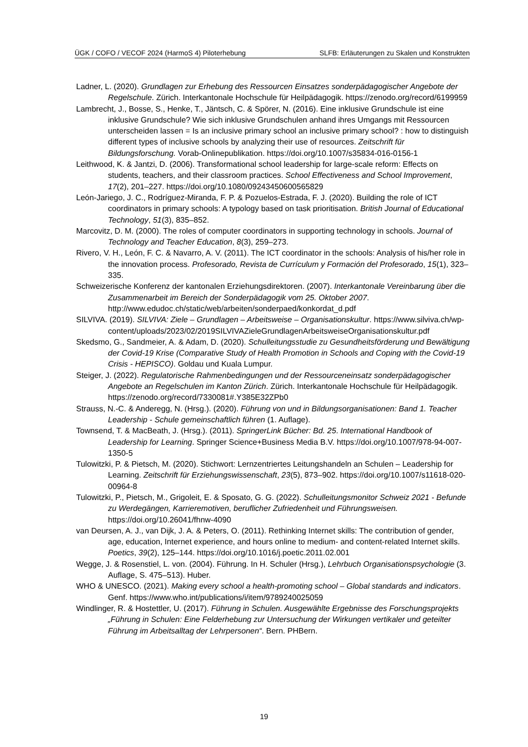ÜGK / COFO / VECOF 2024 (HarmoS 4) Piloterhebung SLFB: Erläuterungen zu Skalen und Konstrukten
Ladner, L. (2020). Grundlagen zur Erhebung des Ressourcen Einsatzes sonderpädagogischer Angebote der Regelschule. Zürich. Interkantonale Hochschule für Heilpädagogik. https://zenodo.org/record/6199959
Lambrecht, J., Bosse, S., Henke, T., Jäntsch, C. & Spörer, N. (2016). Eine inklusive Grundschule ist eine inklusive Grundschule? Wie sich inklusive Grundschulen anhand ihres Umgangs mit Ressourcen unterscheiden lassen = Is an inclusive primary school an inclusive primary school? : how to distinguish different types of inclusive schools by analyzing their use of resources. Zeitschrift für Bildungsforschung. Vorab-Onlinepublikation. https://doi.org/10.1007/s35834-016-0156-1
Leithwood, K. & Jantzi, D. (2006). Transformational school leadership for large-scale reform: Effects on students, teachers, and their classroom practices. School Effectiveness and School Improvement, 17(2), 201–227. https://doi.org/10.1080/09243450600565829
León-Jariego, J. C., Rodríguez-Miranda, F. P. & Pozuelos-Estrada, F. J. (2020). Building the role of ICT coordinators in primary schools: A typology based on task prioritisation. British Journal of Educational Technology, 51(3), 835–852.
Marcovitz, D. M. (2000). The roles of computer coordinators in supporting technology in schools. Journal of Technology and Teacher Education, 8(3), 259–273.
Rivero, V. H., León, F. C. & Navarro, A. V. (2011). The ICT coordinator in the schools: Analysis of his/her role in the innovation process. Profesorado, Revista de Currículum y Formación del Profesorado, 15(1), 323–335.
Schweizerische Konferenz der kantonalen Erziehungsdirektoren. (2007). Interkantonale Vereinbarung über die Zusammenarbeit im Bereich der Sonderpädagogik vom 25. Oktober 2007. http://www.edudoc.ch/static/web/arbeiten/sonderpaed/konkordat_d.pdf
SILVIVA. (2019). SILVIVA: Ziele – Grundlagen – Arbeitsweise – Organisationskultur. https://www.silviva.ch/wp-content/uploads/2023/02/2019SILVIVAZieleGrundlagenArbeitsweiseOrganisationskultur.pdf
Skedsmo, G., Sandmeier, A. & Adam, D. (2020). Schulleitungsstudie zu Gesundheitsförderung und Bewältigung der Covid-19 Krise (Comparative Study of Health Promotion in Schools and Coping with the Covid-19 Crisis - HEPISCO). Goldau und Kuala Lumpur.
Steiger, J. (2022). Regulatorische Rahmenbedingungen und der Ressourceneinsatz sonderpädagogischer Angebote an Regelschulen im Kanton Zürich. Zürich. Interkantonale Hochschule für Heilpädagogik. https://zenodo.org/record/7330081#.Y385E32ZPb0
Strauss, N.-C. & Anderegg, N. (Hrsg.). (2020). Führung von und in Bildungsorganisationen: Band 1. Teacher Leadership - Schule gemeinschaftlich führen (1. Auflage).
Townsend, T. & MacBeath, J. (Hrsg.). (2011). SpringerLink Bücher: Bd. 25. International Handbook of Leadership for Learning. Springer Science+Business Media B.V. https://doi.org/10.1007/978-94-007-1350-5
Tulowitzki, P. & Pietsch, M. (2020). Stichwort: Lernzentriertes Leitungshandeln an Schulen – Leadership for Learning. Zeitschrift für Erziehungswissenschaft, 23(5), 873–902. https://doi.org/10.1007/s11618-020-00964-8
Tulowitzki, P., Pietsch, M., Grigoleit, E. & Sposato, G. G. (2022). Schulleitungsmonitor Schweiz 2021 - Befunde zu Werdegängen, Karrieremotiven, beruflicher Zufriedenheit und Führungsweisen. https://doi.org/10.26041/fhnw-4090
van Deursen, A. J., van Dijk, J. A. & Peters, O. (2011). Rethinking Internet skills: The contribution of gender, age, education, Internet experience, and hours online to medium- and content-related Internet skills. Poetics, 39(2), 125–144. https://doi.org/10.1016/j.poetic.2011.02.001
Wegge, J. & Rosenstiel, L. von. (2004). Führung. In H. Schuler (Hrsg.), Lehrbuch Organisationspsychologie (3. Auflage, S. 475–513). Huber.
WHO & UNESCO. (2021). Making every school a health-promoting school – Global standards and indicators. Genf. https://www.who.int/publications/i/item/9789240025059
Windlinger, R. & Hostettler, U. (2017). Führung in Schulen. Ausgewählte Ergebnisse des Forschungsprojekts „Führung in Schulen: Eine Felderhebung zur Untersuchung der Wirkungen vertikaler und geteilter Führung im Arbeitsalltag der Lehrpersonen“. Bern. PHBern.
19